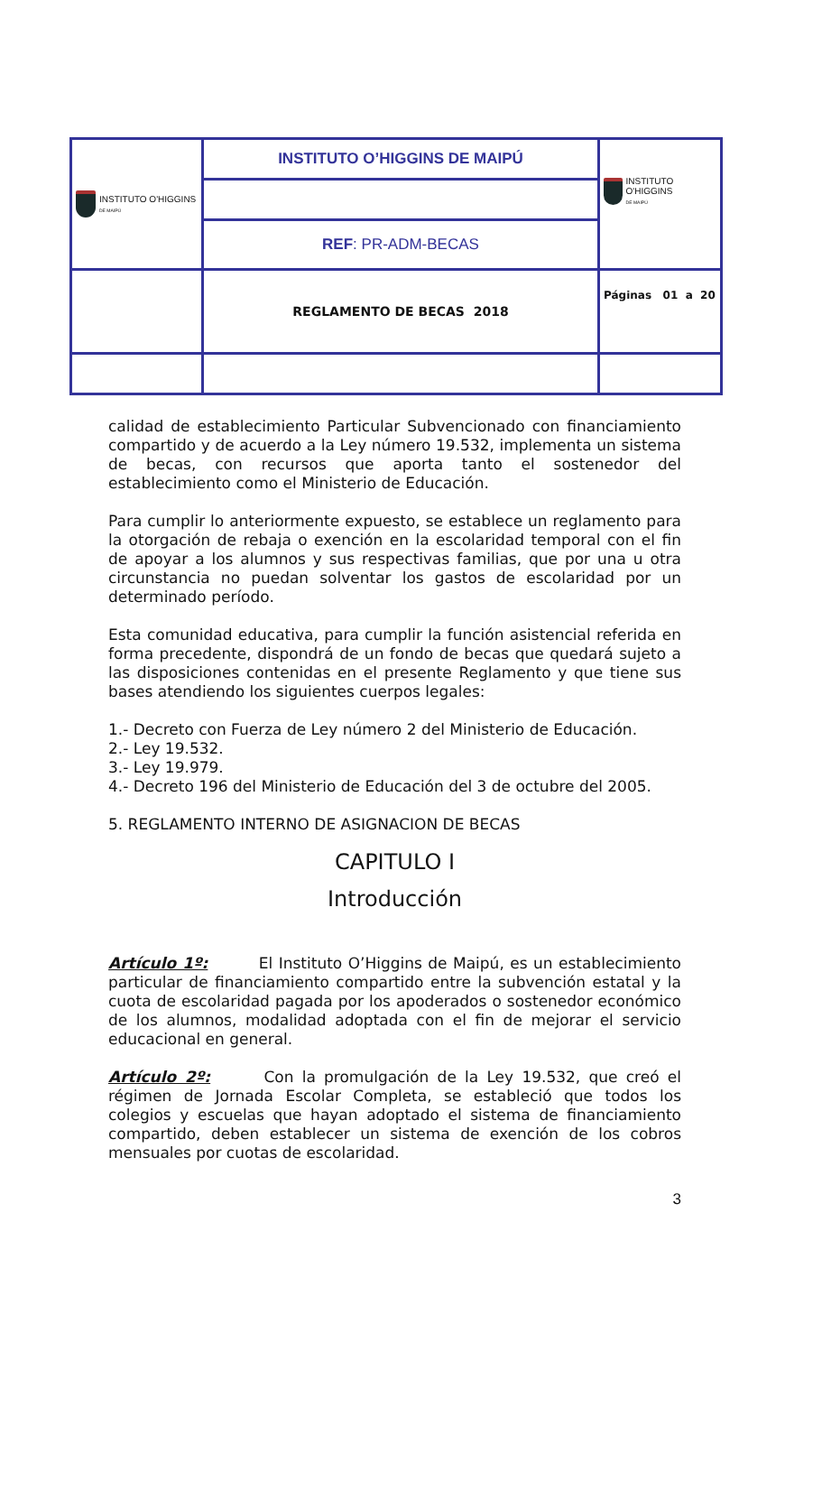| INSTITUTO O'HIGGINS DE MAIPÚ | INSTITUTO O’HIGGINS DE MAIPÚ | INSTITUTO O'HIGGINS DE MAIPÚ |
| | REF : PR-ADM-BECAS | |
| | REGLAMENTO DE BECAS 2018 | Páginas 01 a 20 |
calidad de establecimiento Particular Subvencionado con financiamiento compartido y de acuerdo a la Ley número 19.532, implementa un sistema de becas, con recursos que aporta tanto el sostenedor del establecimiento como el Ministerio de Educación.
Para cumplir lo anteriormente expuesto, se establece un reglamento para la otorgación de rebaja o exención en la escolaridad temporal con el fin de apoyar a los alumnos y sus respectivas familias, que por una u otra circunstancia no puedan solventar los gastos de escolaridad por un determinado período.
Esta comunidad educativa, para cumplir la función asistencial referida en forma precedente, dispondrá de un fondo de becas que quedará sujeto a las disposiciones contenidas en el presente Reglamento y que tiene sus bases atendiendo los siguientes cuerpos legales:
1.- Decreto con Fuerza de Ley número 2 del Ministerio de Educación.
2.- Ley 19.532.
3.- Ley 19.979.
4.- Decreto 196 del Ministerio de Educación del 3 de octubre del 2005.
5. REGLAMENTO INTERNO DE ASIGNACION DE BECAS
CAPITULO I
Introducción
Artículo 1º: El Instituto O’Higgins de Maipú, es un establecimiento particular de financiamiento compartido entre la subvención estatal y la cuota de escolaridad pagada por los apoderados o sostenedor económico de los alumnos, modalidad adoptada con el fin de mejorar el servicio educacional en general.
Artículo 2º: Con la promulgación de la Ley 19.532, que creó el régimen de Jornada Escolar Completa, se estableció que todos los colegios y escuelas que hayan adoptado el sistema de financiamiento compartido, deben establecer un sistema de exención de los cobros mensuales por cuotas de escolaridad.
3